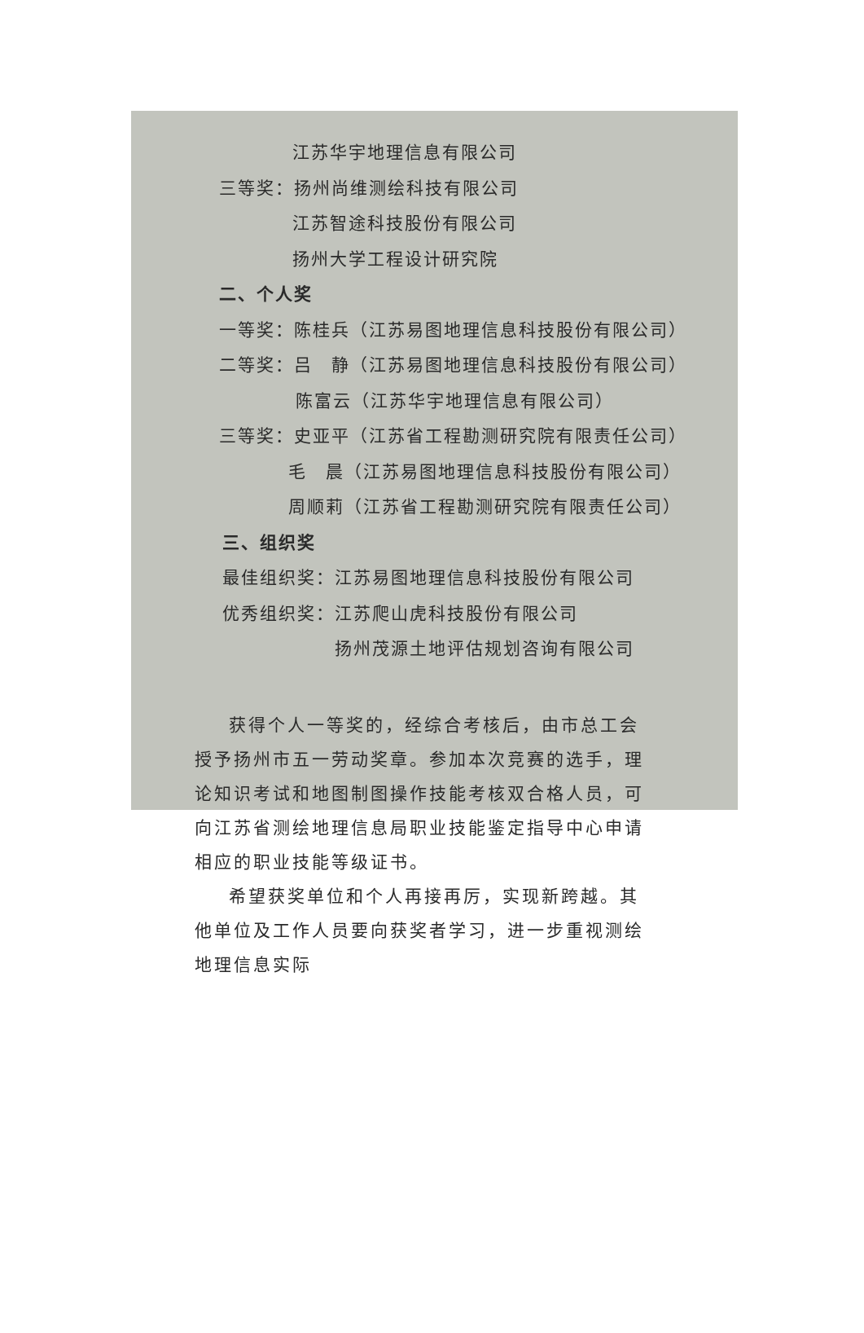江苏华宇地理信息有限公司
三等奖：扬州尚维测绘科技有限公司
江苏智途科技股份有限公司
扬州大学工程设计研究院
二、个人奖
一等奖：陈桂兵（江苏易图地理信息科技股份有限公司）
二等奖：吕　静（江苏易图地理信息科技股份有限公司）
陈富云（江苏华宇地理信息有限公司）
三等奖：史亚平（江苏省工程勘测研究院有限责任公司）
毛　晨（江苏易图地理信息科技股份有限公司）
周顺莉（江苏省工程勘测研究院有限责任公司）
三、组织奖
最佳组织奖：江苏易图地理信息科技股份有限公司
优秀组织奖：江苏爬山虎科技股份有限公司
扬州茂源土地评估规划咨询有限公司
获得个人一等奖的，经综合考核后，由市总工会授予扬州市五一劳动奖章。参加本次竞赛的选手，理论知识考试和地图制图操作技能考核双合格人员，可向江苏省测绘地理信息局职业技能鉴定指导中心申请相应的职业技能等级证书。
希望获奖单位和个人再接再厉，实现新跨越。其他单位及工作人员要向获奖者学习，进一步重视测绘地理信息实际